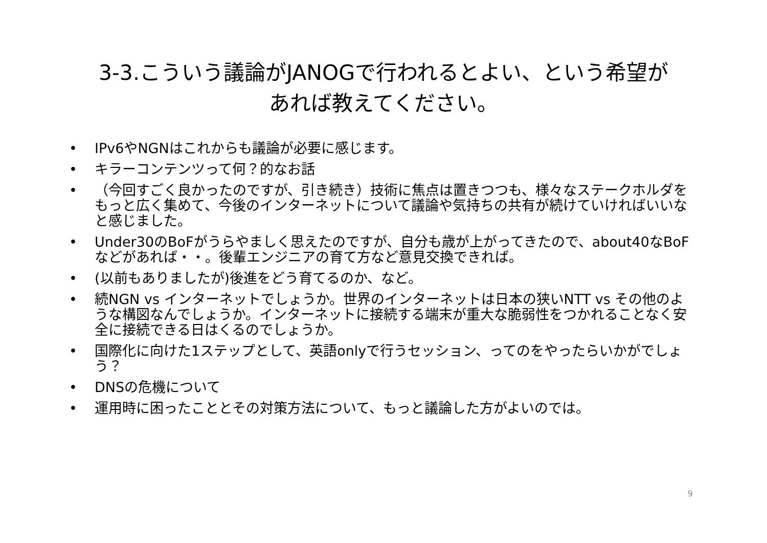3-3.こういう議論がJANOGで行われるとよい、という希望が
あれば教えてください。
• IPv6やNGNはこれからも議論が必要に感じます。
• キラーコンテンツって何？的なお話
• （今回すごく良かったのですが、引き続き）技術に焦点は置きつつも、様々なステークホルダをもっと広く集めて、今後のインターネットについて議論や気持ちの共有が続けていければいいなと感じました。
• Under30のBoFがうらやましく思えたのですが、自分も歳が上がってきたので、about40なBoFなどがあれば・・。後輩エンジニアの育て方など意見交換できれば。
• (以前もありましたが)後進をどう育てるのか、など。
• 続NGN vs インターネットでしょうか。世界のインターネットは日本の狭いNTT vs その他のような構図なんでしょうか。インターネットに接続する端末が重大な脆弱性をつかれることなく安全に接続できる日はくるのでしょうか。
• 国際化に向けた1ステップとして、英語onlyで行うセッション、ってのをやったらいかがでしょう？
• DNSの危機について
• 運用時に困ったこととその対策方法について、もっと議論した方がよいのでは。
9